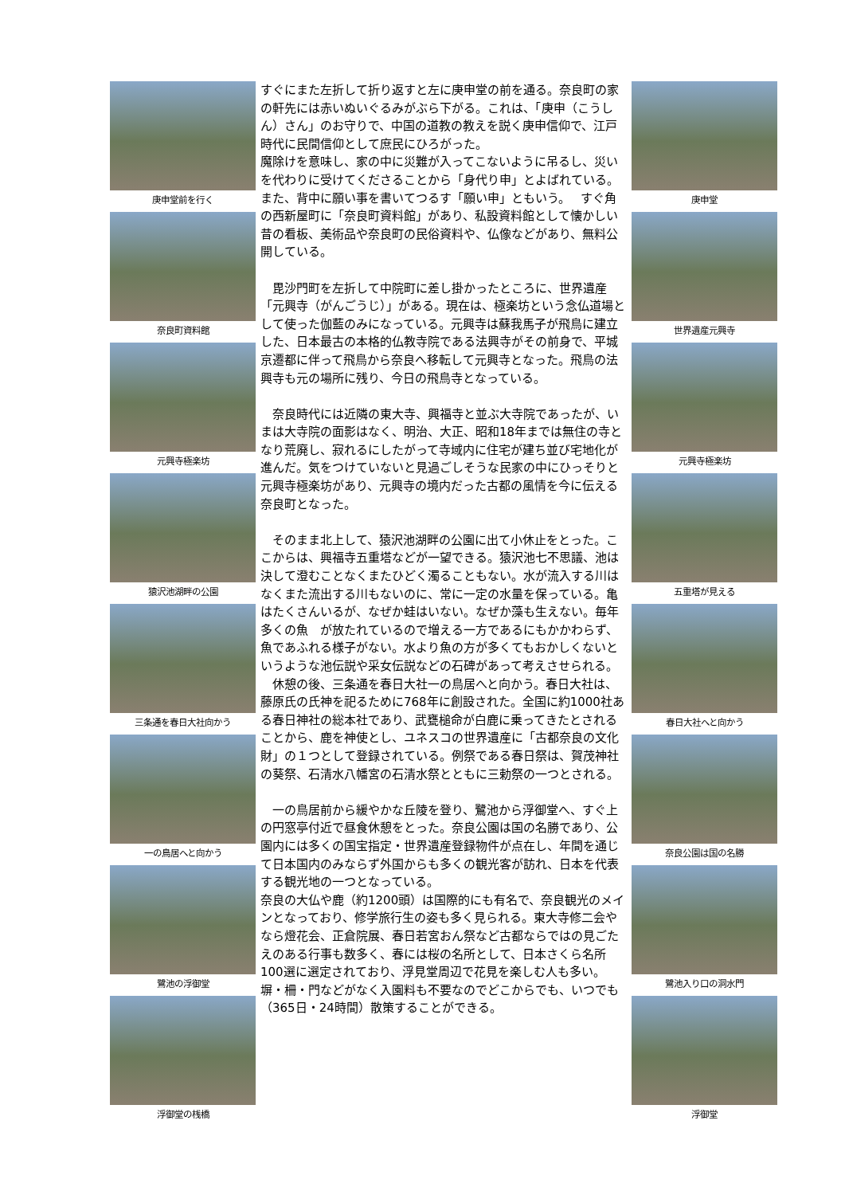庚申堂前を行く
奈良町資料館
元興寺極楽坊
猿沢池湖畔の公園
三条通を春日大社向かう
一の鳥居へと向かう
鷺池の浮御堂
浮御堂の桟橋
すぐにまた左折して折り返すと左に庚申堂の前を通る。奈良町の家の軒先には赤いぬいぐるみがぶら下がる。これは、「庚申（こうしん）さん」のお守りで、中国の道教の教えを説く庚申信仰で、江戸時代に民間信仰として庶民にひろがった。
魔除けを意味し、家の中に災難が入ってこないように吊るし、災いを代わりに受けてくださることから「身代り申」とよばれている。 また、背中に願い事を書いてつるす「願い申」ともいう。　 すぐ角の西新屋町に「奈良町資料館」があり、私設資料館として懐かしい昔の看板、美術品や奈良町の民俗資料や、仏像などがあり、無料公開している。
　毘沙門町を左折して中院町に差し掛かったところに、世界遺産「元興寺（がんごうじ）」がある。現在は、極楽坊という念仏道場として使った伽藍のみになっている。元興寺は蘇我馬子が飛鳥に建立した、日本最古の本格的仏教寺院である法興寺がその前身で、平城京遷都に伴って飛鳥から奈良へ移転して元興寺となった。飛鳥の法興寺も元の場所に残り、今日の飛鳥寺となっている。
　奈良時代には近隣の東大寺、興福寺と並ぶ大寺院であったが、いまは大寺院の面影はなく、明治、大正、昭和18年までは無住の寺となり荒廃し、寂れるにしたがって寺域内に住宅が建ち並び宅地化が進んだ。気をつけていないと見過ごしそうな民家の中にひっそりと元興寺極楽坊があり、元興寺の境内だった古都の風情を今に伝える奈良町となった。
　そのまま北上して、猿沢池湖畔の公園に出て小休止をとった。ここからは、興福寺五重塔などが一望できる。猿沢池七不思議、池は決して澄むことなくまたひどく濁ることもない。水が流入する川はなくまた流出する川もないのに、常に一定の水量を保っている。亀はたくさんいるが、なぜか蛙はいない。なぜか藻も生えない。毎年多くの魚　が放たれているので増える一方であるにもかかわらず、魚であふれる様子がない。水より魚の方が多くてもおかしくないというような池伝説や采女伝説などの石碑があって考えさせられる。
　休憩の後、三条通を春日大社一の鳥居へと向かう。春日大社は、藤原氏の氏神を祀るために768年に創設された。全国に約1000社ある春日神社の総本社であり、武甕槌命が白鹿に乗ってきたとされることから、鹿を神使とし、ユネスコの世界遺産に「古都奈良の文化財」の１つとして登録されている。例祭である春日祭は、賀茂神社の葵祭、石清水八幡宮の石清水祭とともに三勅祭の一つとされる。
　一の鳥居前から緩やかな丘陵を登り、鷺池から浮御堂へ、すぐ上の円窓亭付近で昼食休憩をとった。奈良公園は国の名勝であり、公園内には多くの国宝指定・世界遺産登録物件が点在し、年間を通じて日本国内のみならず外国からも多くの観光客が訪れ、日本を代表する観光地の一つとなっている。
奈良の大仏や鹿（約1200頭）は国際的にも有名で、奈良観光のメインとなっており、修学旅行生の姿も多く見られる。東大寺修二会やなら燈花会、正倉院展、春日若宮おん祭など古都ならではの見ごたえのある行事も数多く、春には桜の名所として、日本さくら名所100選に選定されており、浮見堂周辺で花見を楽しむ人も多い。塀・柵・門などがなく入園料も不要なのでどこからでも、いつでも（365日・24時間）散策することができる。
庚申堂
世界遺産元興寺
元興寺極楽坊
五重塔が見える
春日大社へと向かう
奈良公園は国の名勝
鷺池入り口の洞水門
浮御堂